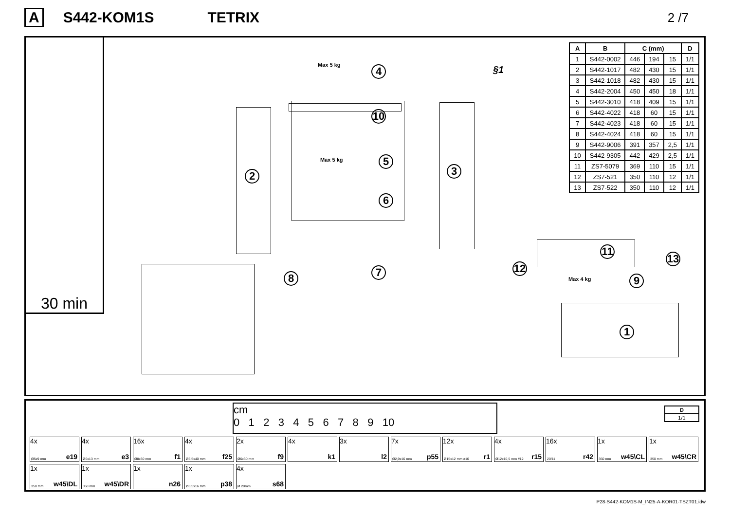A S442-KOM1S TETRIX 2 /7
30 min
| A | B | C (mm) | | | D |
| --- | --- | --- | --- | --- | --- |
| 1 | S442-0002 | 446 | 194 | 15 | 1/1 |
| 2 | S442-1017 | 482 | 430 | 15 | 1/1 |
| 3 | S442-1018 | 482 | 430 | 15 | 1/1 |
| 4 | S442-2004 | 450 | 450 | 18 | 1/1 |
| 5 | S442-3010 | 418 | 409 | 15 | 1/1 |
| 6 | S442-4022 | 418 | 60 | 15 | 1/1 |
| 7 | S442-4023 | 418 | 60 | 15 | 1/1 |
| 8 | S442-4024 | 418 | 60 | 15 | 1/1 |
| 9 | S442-9006 | 391 | 357 | 2,5 | 1/1 |
| 10 | S442-9305 | 442 | 429 | 2,5 | 1/1 |
| 11 | ZS7-5079 | 369 | 110 | 15 | 1/1 |
| 12 | ZS7-521 | 350 | 110 | 12 | 1/1 |
| 13 | ZS7-522 | 350 | 110 | 12 | 1/1 |
§1
Max 5 kg 4
10
Max 5 kg 5
6
2 3
8 7
11
12
13
Max 4 kg 9
1
cm
0 1 2 3 4 5 6 7 8 9 10
| D |
| 1/1 |
4x
Ø5x9 mm e19
4x
Ø6x13 mm e3
16x
Ø8x30 mm f1
4x
Ø6,5x40 mm f25
2x
Ø6x30 mm f9
4x
k1
3x
l2
7x
Ø2,9x16 mm p55
12x
Ø15x12 mm #16 r1
4x
Ø12x10,5 mm #12 r15
16x
20/11 r42
1x
350 mm w45\CL
1x
350 mm w45\CR
1x
350 mm w45\DL
1x
350 mm w45\DR
1x
n26
1x
Ø3,5x16 mm p38
4x
Ø 20mm s68
P28-S442-KOM1S-M_IN25-A-KOR01-TSZT01.idw